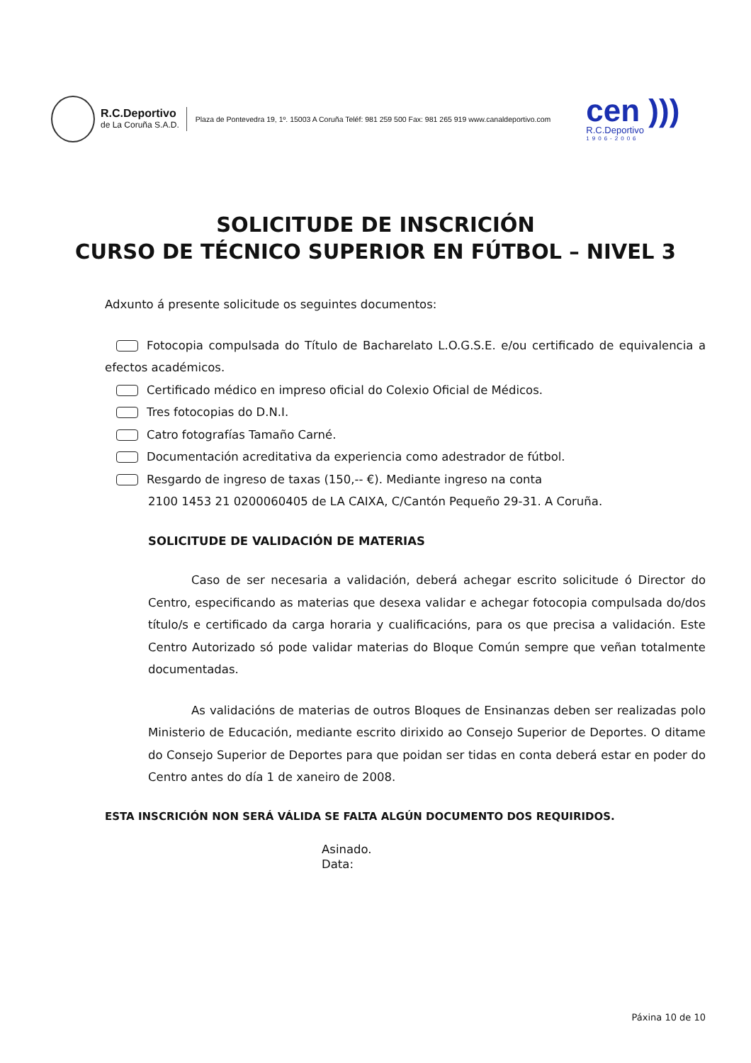R.C.Deportivo
de La Coruña S.A.D.
Plaza de Pontevedra 19, 1º. 15003 A Coruña Teléf: 981 259 500 Fax: 981 265 919 www.canaldeportivo.com
cen )))
R.C.Deportivo
1906-2006
SOLICITUDE DE INSCRICIÓN
CURSO DE TÉCNICO SUPERIOR EN FÚTBOL – NIVEL 3
Adxunto á presente solicitude os seguintes documentos:
Fotocopia compulsada do Título de Bacharelato L.O.G.S.E. e/ou certificado de equivalencia a efectos académicos.
Certificado médico en impreso oficial do Colexio Oficial de Médicos.
Tres fotocopias do D.N.I.
Catro fotografías Tamaño Carné.
Documentación acreditativa da experiencia como adestrador de fútbol.
Resgardo de ingreso de taxas (150,-- €). Mediante ingreso na conta
2100 1453 21 0200060405 de LA CAIXA, C/Cantón Pequeño 29-31. A Coruña.
SOLICITUDE DE VALIDACIÓN DE MATERIAS
Caso de ser necesaria a validación, deberá achegar escrito solicitude ó Director do Centro, especificando as materias que desexa validar e achegar fotocopia compulsada do/dos título/s e certificado da carga horaria y cualificacións, para os que precisa a validación. Este Centro Autorizado só pode validar materias do Bloque Común sempre que veñan totalmente documentadas.
As validacións de materias de outros Bloques de Ensinanzas deben ser realizadas polo Ministerio de Educación, mediante escrito dirixido ao Consejo Superior de Deportes. O ditame do Consejo Superior de Deportes para que poidan ser tidas en conta deberá estar en poder do Centro antes do día 1 de xaneiro de 2008.
ESTA INSCRICIÓN NON SERÁ VÁLIDA SE FALTA ALGÚN DOCUMENTO DOS REQUIRIDOS.
Asinado.
Data:
Páxina 10 de 10